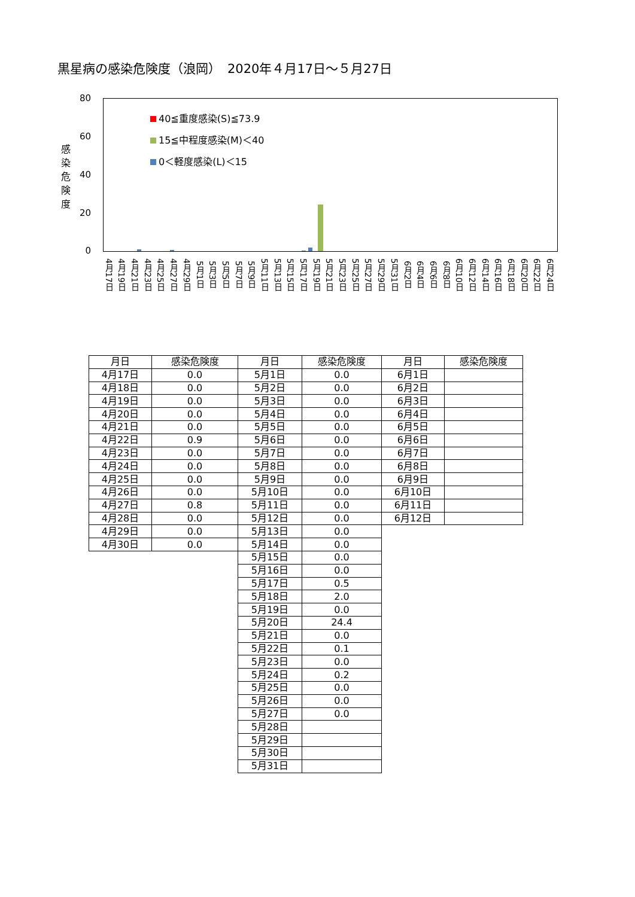黒星病の感染危険度（浪岡）　2020年４月17日～５月27日
80
60
40
20
0
感
染
危
険
度
40≦重度感染(S)≦73.9
15≦中程度感染(M)＜40
0＜軽度感染(L)＜15
4月17日
4月19日
4月21日
4月23日
4月25日
4月27日
4月29日
5月1日
5月3日
5月5日
5月7日
5月9日
5月11日
5月13日
5月15日
5月17日
5月19日
5月21日
5月23日
5月25日
5月27日
5月29日
5月31日
6月2日
6月4日
6月6日
6月8日
6月10日
6月12日
6月14日
6月16日
6月18日
6月20日
6月22日
6月24日
| 月日 | 感染危険度 | 月日 | 感染危険度 | 月日 | 感染危険度 |
| --- | --- | --- | --- | --- | --- |
| 4月17日 | 0.0 | 5月1日 | 0.0 | 6月1日 | |
| 4月18日 | 0.0 | 5月2日 | 0.0 | 6月2日 | |
| 4月19日 | 0.0 | 5月3日 | 0.0 | 6月3日 | |
| 4月20日 | 0.0 | 5月4日 | 0.0 | 6月4日 | |
| 4月21日 | 0.0 | 5月5日 | 0.0 | 6月5日 | |
| 4月22日 | 0.9 | 5月6日 | 0.0 | 6月6日 | |
| 4月23日 | 0.0 | 5月7日 | 0.0 | 6月7日 | |
| 4月24日 | 0.0 | 5月8日 | 0.0 | 6月8日 | |
| 4月25日 | 0.0 | 5月9日 | 0.0 | 6月9日 | |
| 4月26日 | 0.0 | 5月10日 | 0.0 | 6月10日 | |
| 4月27日 | 0.8 | 5月11日 | 0.0 | 6月11日 | |
| 4月28日 | 0.0 | 5月12日 | 0.0 | 6月12日 | |
| 4月29日 | 0.0 | 5月13日 | 0.0 | | |
| 4月30日 | 0.0 | 5月14日 | 0.0 | | |
| | | 5月15日 | 0.0 | | |
| | | 5月16日 | 0.0 | | |
| | | 5月17日 | 0.5 | | |
| | | 5月18日 | 2.0 | | |
| | | 5月19日 | 0.0 | | |
| | | 5月20日 | 24.4 | | |
| | | 5月21日 | 0.0 | | |
| | | 5月22日 | 0.1 | | |
| | | 5月23日 | 0.0 | | |
| | | 5月24日 | 0.2 | | |
| | | 5月25日 | 0.0 | | |
| | | 5月26日 | 0.0 | | |
| | | 5月27日 | 0.0 | | |
| | | 5月28日 | | | |
| | | 5月29日 | | | |
| | | 5月30日 | | | |
| | | 5月31日 | | | |